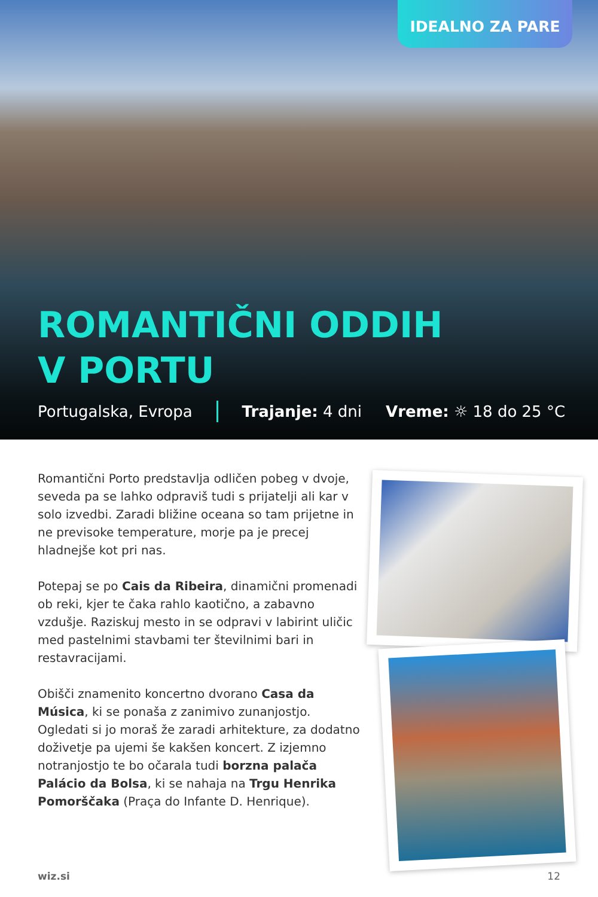IDEALNO ZA PARE
ROMANTIČNI ODDIH
V PORTU
Portugalska, Evropa Trajanje: 4 dni Vreme: ☼ 18 do 25 °C
Romantični Porto predstavlja odličen pobeg v dvoje, seveda pa se lahko odpraviš tudi s prijatelji ali kar v solo izvedbi. Zaradi bližine oceana so tam prijetne in ne previsoke temperature, morje pa je precej hladnejše kot pri nas.
Potepaj se po Cais da Ribeira, dinamični promenadi ob reki, kjer te čaka rahlo kaotično, a zabavno vzdušje. Raziskuj mesto in se odpravi v labirint uličic med pastelnimi stavbami ter številnimi bari in restavracijami.
Obišči znamenito koncertno dvorano Casa da Música, ki se ponaša z zanimivo zunanjostjo. Ogledati si jo moraš že zaradi arhitekture, za dodatno doživetje pa ujemi še kakšen koncert. Z izjemno notranjostjo te bo očarala tudi borzna palača Palácio da Bolsa, ki se nahaja na Trgu Henrika Pomorščaka (Praça do Infante D. Henrique).
wiz.si 12